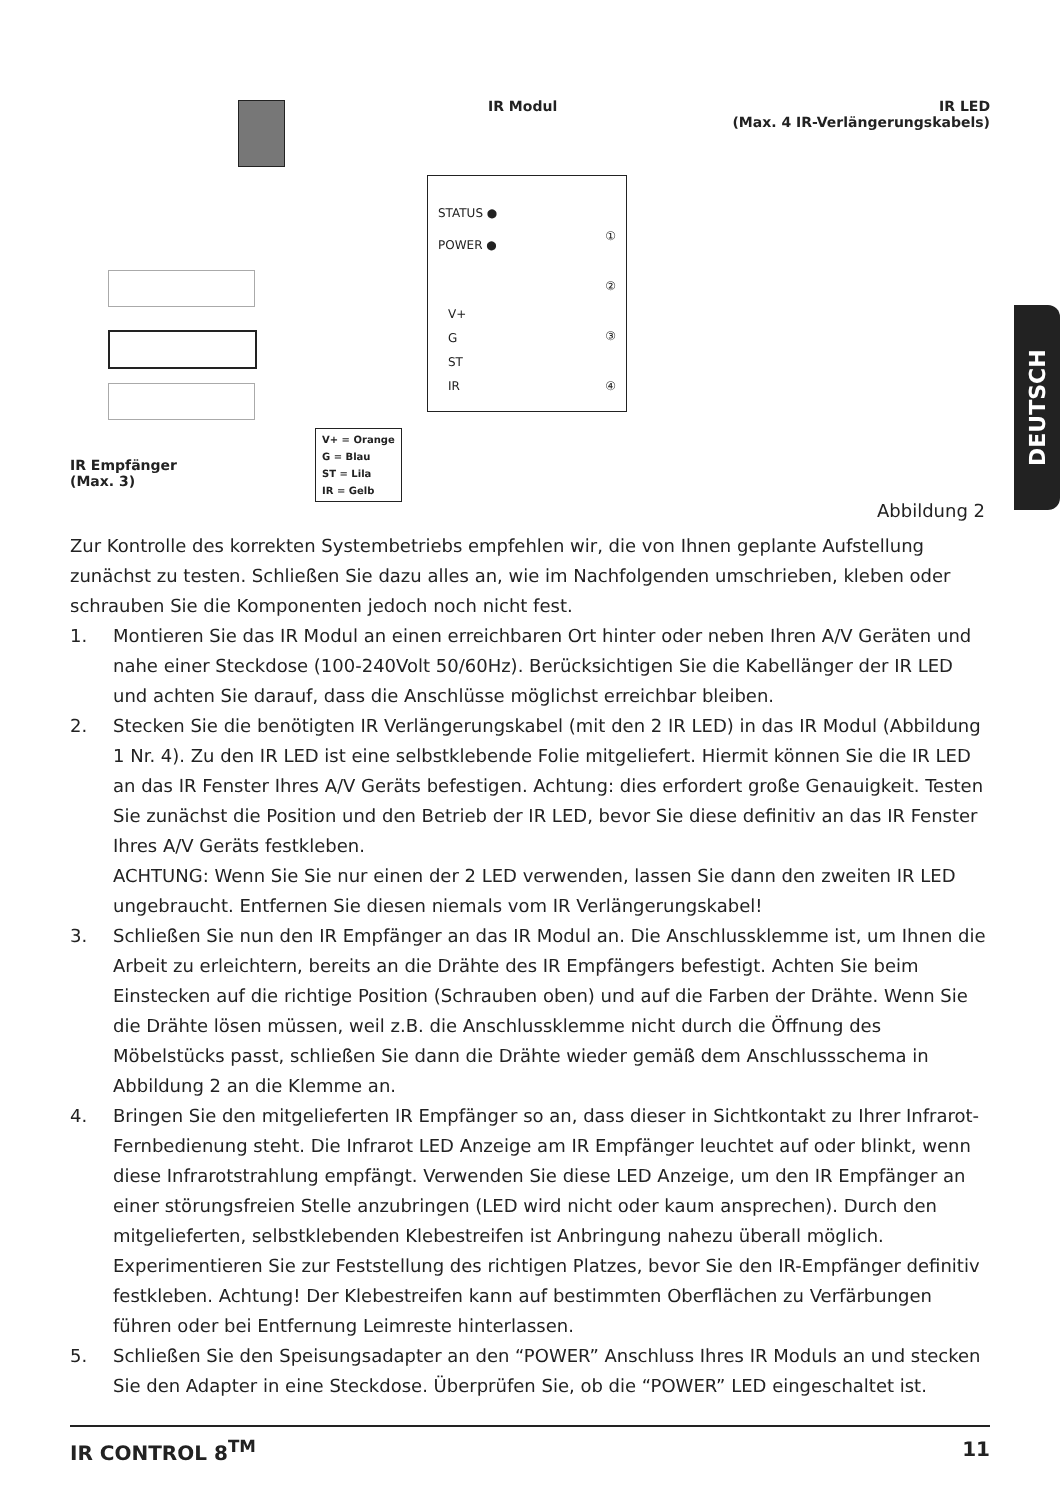IR Modul
IR LED
(Max. 4 IR-Verlängerungskabels)
STATUS ●
POWER ●
V+
G
ST
IR
①
②
③
④
IR Empfänger
(Max. 3)
V+ = Orange
G = Blau
ST = Lila
IR = Gelb
Abbildung 2
Zur Kontrolle des korrekten Systembetriebs empfehlen wir, die von Ihnen geplante Aufstellung zunächst zu testen. Schließen Sie dazu alles an, wie im Nachfolgenden umschrieben, kleben oder schrauben Sie die Komponenten jedoch noch nicht fest.
1. Montieren Sie das IR Modul an einen erreichbaren Ort hinter oder neben Ihren A/V Geräten und nahe einer Steckdose (100-240Volt 50/60Hz). Berücksichtigen Sie die Kabellänger der IR LED und achten Sie darauf, dass die Anschlüsse möglichst erreichbar bleiben.
2. Stecken Sie die benötigten IR Verlängerungskabel (mit den 2 IR LED) in das IR Modul (Abbildung 1 Nr. 4). Zu den IR LED ist eine selbstklebende Folie mitgeliefert. Hiermit können Sie die IR LED an das IR Fenster Ihres A/V Geräts befestigen. Achtung: dies erfordert große Genauigkeit. Testen Sie zunächst die Position und den Betrieb der IR LED, bevor Sie diese definitiv an das IR Fenster Ihres A/V Geräts festkleben.
ACHTUNG: Wenn Sie Sie nur einen der 2 LED verwenden, lassen Sie dann den zweiten IR LED ungebraucht. Entfernen Sie diesen niemals vom IR Verlängerungskabel!
3. Schließen Sie nun den IR Empfänger an das IR Modul an. Die Anschlussklemme ist, um Ihnen die Arbeit zu erleichtern, bereits an die Drähte des IR Empfängers befestigt. Achten Sie beim Einstecken auf die richtige Position (Schrauben oben) und auf die Farben der Drähte. Wenn Sie die Drähte lösen müssen, weil z.B. die Anschlussklemme nicht durch die Öffnung des Möbelstücks passt, schließen Sie dann die Drähte wieder gemäß dem Anschlussschema in Abbildung 2 an die Klemme an.
4. Bringen Sie den mitgelieferten IR Empfänger so an, dass dieser in Sichtkontakt zu Ihrer Infrarot-Fernbedienung steht. Die Infrarot LED Anzeige am IR Empfänger leuchtet auf oder blinkt, wenn diese Infrarotstrahlung empfängt. Verwenden Sie diese LED Anzeige, um den IR Empfänger an einer störungsfreien Stelle anzubringen (LED wird nicht oder kaum ansprechen). Durch den mitgelieferten, selbstklebenden Klebestreifen ist Anbringung nahezu überall möglich. Experimentieren Sie zur Feststellung des richtigen Platzes, bevor Sie den IR-Empfänger definitiv festkleben. Achtung! Der Klebestreifen kann auf bestimmten Oberflächen zu Verfärbungen führen oder bei Entfernung Leimreste hinterlassen.
5. Schließen Sie den Speisungsadapter an den “POWER” Anschluss Ihres IR Moduls an und stecken Sie den Adapter in eine Steckdose. Überprüfen Sie, ob die “POWER” LED eingeschaltet ist.
DEUTSCH
IR CONTROL 8<sup>TM</sup> 11